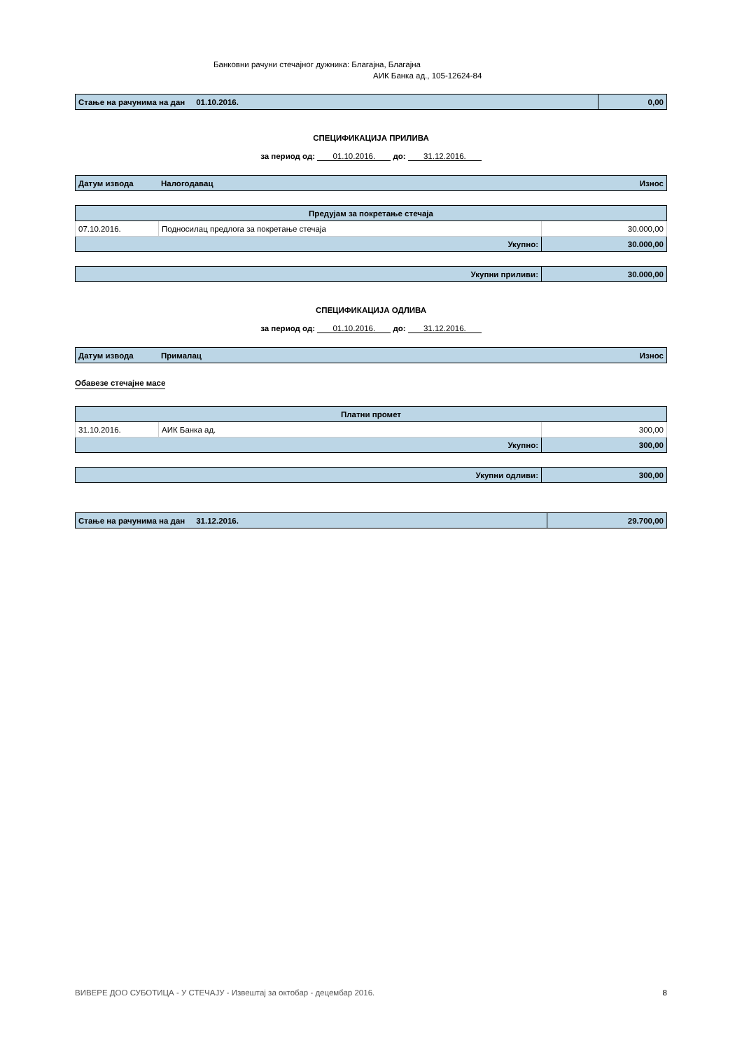Банковни рачуни стечајног дужника: Благајна, Благајна
АИК Банка ад., 105-12624-84
| Стање на рачунима на дан 01.10.2016. | 0,00 |
СПЕЦИФИКАЦИЈА ПРИЛИВА
за период од: 01.10.2016. до: 31.12.2016.
| Датум извода | Налогодавац | Износ |
| Предујам за покретање стечаја | | |
| --- | --- | --- |
| 07.10.2016. | Подносилац предлога за покретање стечаја | 30.000,00 |
| Укупно: | | 30.000,00 |
| Укупни приливи: | 30.000,00 |
СПЕЦИФИКАЦИЈА ОДЛИВА
за период од: 01.10.2016. до: 31.12.2016.
| Датум извода | Прималац | Износ |
Обавезе стечајне масе
| Платни промет | | |
| --- | --- | --- |
| 31.10.2016. | АИК Банка ад. | 300,00 |
| Укупно: | | 300,00 |
| Укупни одливи: | 300,00 |
| Стање на рачунима на дан 31.12.2016. | 29.700,00 |
ВИВЕРЕ ДОО СУБОТИЦА - У СТЕЧАЈУ - Извештај за октобар - децембар 2016. 8